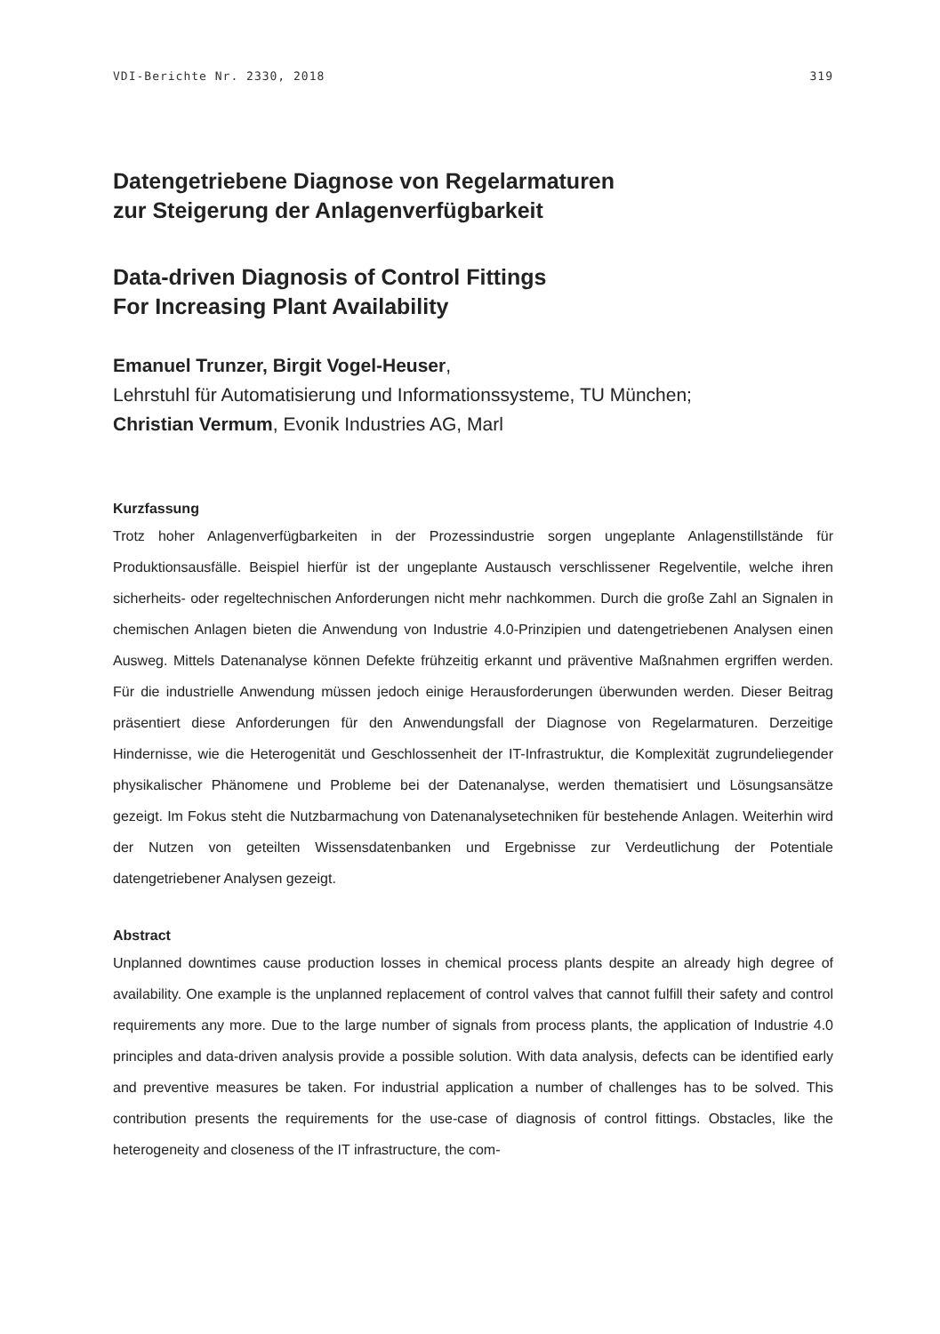VDI-Berichte Nr. 2330, 2018 319
Datengetriebene Diagnose von Regelarmaturen
zur Steigerung der Anlagenverfügbarkeit
Data-driven Diagnosis of Control Fittings
For Increasing Plant Availability
Emanuel Trunzer, Birgit Vogel-Heuser,
Lehrstuhl für Automatisierung und Informationssysteme, TU München;
Christian Vermum, Evonik Industries AG, Marl
Kurzfassung
Trotz hoher Anlagenverfügbarkeiten in der Prozessindustrie sorgen ungeplante Anlagenstillstände für Produktionsausfälle. Beispiel hierfür ist der ungeplante Austausch verschlissener Regelventile, welche ihren sicherheits- oder regeltechnischen Anforderungen nicht mehr nachkommen. Durch die große Zahl an Signalen in chemischen Anlagen bieten die Anwendung von Industrie 4.0-Prinzipien und datengetriebenen Analysen einen Ausweg. Mittels Datenanalyse können Defekte frühzeitig erkannt und präventive Maßnahmen ergriffen werden. Für die industrielle Anwendung müssen jedoch einige Herausforderungen überwunden werden. Dieser Beitrag präsentiert diese Anforderungen für den Anwendungsfall der Diagnose von Regelarmaturen. Derzeitige Hindernisse, wie die Heterogenität und Geschlossenheit der IT-Infrastruktur, die Komplexität zugrundeliegender physikalischer Phänomene und Probleme bei der Datenanalyse, werden thematisiert und Lösungsansätze gezeigt. Im Fokus steht die Nutzbarmachung von Datenanalysetechniken für bestehende Anlagen. Weiterhin wird der Nutzen von geteilten Wissensdatenbanken und Ergebnisse zur Verdeutlichung der Potentiale datengetriebener Analysen gezeigt.
Abstract
Unplanned downtimes cause production losses in chemical process plants despite an already high degree of availability. One example is the unplanned replacement of control valves that cannot fulfill their safety and control requirements any more. Due to the large number of signals from process plants, the application of Industrie 4.0 principles and data-driven analysis provide a possible solution. With data analysis, defects can be identified early and preventive measures be taken. For industrial application a number of challenges has to be solved. This contribution presents the requirements for the use-case of diagnosis of control fittings. Obstacles, like the heterogeneity and closeness of the IT infrastructure, the com-